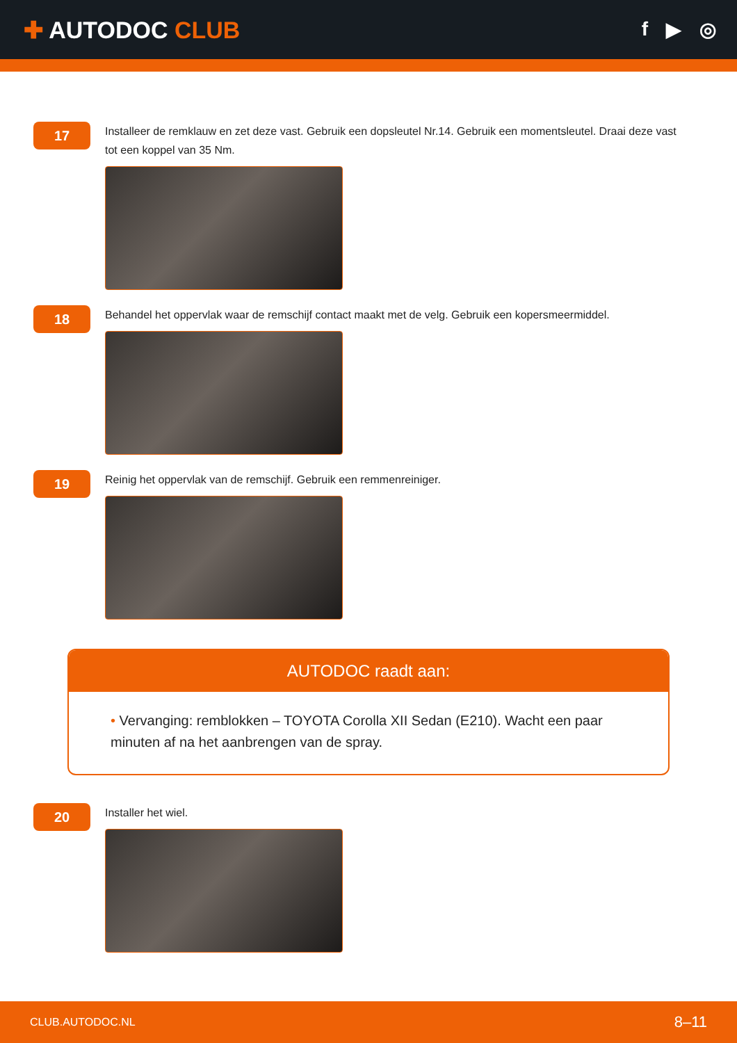✚ AUTODOC CLUB
f ▶ ◎
17
Installeer de remklauw en zet deze vast. Gebruik een dopsleutel Nr.14. Gebruik een momentsleutel. Draai deze vast tot een koppel van 35 Nm.
18
Behandel het oppervlak waar de remschijf contact maakt met de velg. Gebruik een kopersmeermiddel.
19
Reinig het oppervlak van de remschijf. Gebruik een remmenreiniger.
AUTODOC raadt aan:
• Vervanging: remblokken – TOYOTA Corolla XII Sedan (E210). Wacht een paar minuten af na het aanbrengen van de spray.
20
Installer het wiel.
CLUB.AUTODOC.NL 8–11